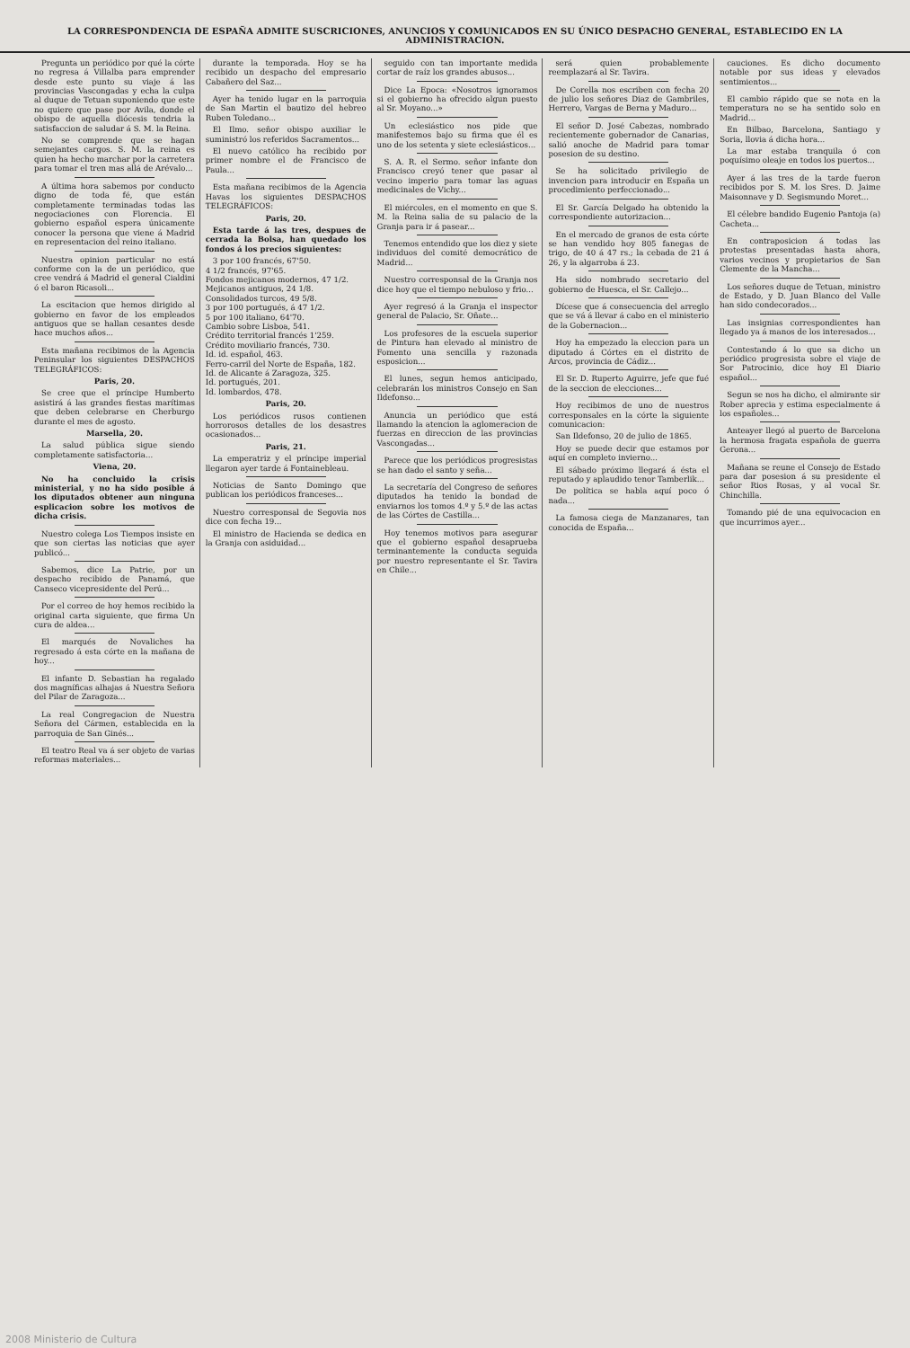LA CORRESPONDENCIA DE ESPAÑA ADMITE SUSCRICIONES, ANUNCIOS Y COMUNICADOS EN SU ÚNICO DESPACHO GENERAL, ESTABLECIDO EN LA ADMINISTRACION.
Pregunta un periódico por qué la córte no regresa á Villalba para emprender desde este punto su viaje á las provincias Vascongadas y echa la culpa al duque de Tetuan suponiendo que este no quiere que pase por Avila, donde el obispo de aquella diócesis tendria la satisfaccion de saludar á S. M. la Reina.
No se comprende que se hagan semejantes cargos. S. M. la reina es quien ha hecho marchar por la carretera para tomar el tren mas allá de Arévalo...
A última hora sabemos por conducto digno de toda fé, que están completamente terminadas todas las negociaciones con Florencia. El gobierno español espera únicamente conocer la persona que viene á Madrid en representacion del reino italiano.
Nuestra opinion particular no está conforme con la de un periódico, que cree vendrá á Madrid el general Cialdini ó el baron Ricasoli...
La escitacion que hemos dirigido al gobierno en favor de los empleados antiguos que se hallan cesantes desde hace muchos años...
Esta mañana recibimos de la Agencia Peninsular los siguientes DESPACHOS TELEGRÁFICOS:
Paris, 20.
Se cree que el príncipe Humberto asistirá á las grandes fiestas marítimas que deben celebrarse en Cherburgo durante el mes de agosto.
Marsella, 20.
La salud pública sigue siendo completamente satisfactoria...
Viena, 20.
No ha concluido la crisis ministerial, y no ha sido posible á los diputados obtener aun ninguna esplicacion sobre los motivos de dicha crisis.
Nuestro colega Los Tiempos insiste en que son ciertas las noticias que ayer publicó...
Sabemos, dice La Patrie, por un despacho recibido de Panamá, que Canseco vicepresidente del Perú...
Por el correo de hoy hemos recibido la original carta siguiente, que firma Un cura de aldea...
El marqués de Novaliches ha regresado á esta córte en la mañana de hoy...
El infante D. Sebastian ha regalado dos magníficas alhajas á Nuestra Señora del Pilar de Zaragoza...
La real Congregacion de Nuestra Señora del Cármen, establecida en la parroquia de San Ginés...
El teatro Real va á ser objeto de varias reformas materiales...
durante la temporada. Hoy se ha recibido un despacho del empresario Cabañero del Saz...
Ayer ha tenido lugar en la parroquia de San Martin el bautizo del hebreo Ruben Toledano...
El Ilmo. señor obispo auxiliar le suministró los referidos Sacramentos...
El nuevo católico ha recibido por primer nombre el de Francisco de Paula...
Esta mañana recibimos de la Agencia Havas los siguientes DESPACHOS TELEGRÁFICOS:
Paris, 20.
Esta tarde á las tres, despues de cerrada la Bolsa, han quedado los fondos á los precios siguientes:
3 por 100 francés, 67'50.
4 1/2 francés, 97'65.
Fondos mejicanos modernos, 47 1/2.
Mejicanos antiguos, 24 1/8.
Consolidados turcos, 49 5/8.
3 por 100 portugués, á 47 1/2.
5 por 100 italiano, 64'70.
Cambio sobre Lisboa, 541.
Crédito territorial francés 1'259.
Crédito moviliario francés, 730.
Id. id. español, 463.
Ferro-carril del Norte de España, 182.
Id. de Alicante á Zaragoza, 325.
Id. portugués, 201.
Id. lombardos, 478.
Paris, 20.
Los periódicos rusos contienen horrorosos detalles de los desastres ocasionados...
Paris, 21.
La emperatriz y el príncipe imperial llegaron ayer tarde á Fontainebleau.
Noticias de Santo Domingo que publican los periódicos franceses...
Nuestro corresponsal de Segovia nos dice con fecha 19...
El ministro de Hacienda se dedica en la Granja con asiduidad...
seguido con tan importante medida cortar de raíz los grandes abusos...
Dice La Epoca: «Nosotros ignoramos si el gobierno ha ofrecido algun puesto al Sr. Moyano...»
Un eclesiástico nos pide que manifestemos bajo su firma que él es uno de los setenta y siete eclesiásticos...
S. A. R. el Sermo. señor infante don Francisco creyó tener que pasar al vecino imperio para tomar las aguas medicinales de Vichy...
El miércoles, en el momento en que S. M. la Reina salia de su palacio de la Granja para ir á pasear...
Tenemos entendido que los diez y siete individuos del comité democrático de Madrid...
Nuestro corresponsal de la Granja nos dice hoy que el tiempo nebuloso y frio...
Ayer regresó á la Granja el inspector general de Palacio, Sr. Oñate...
Los profesores de la escuela superior de Pintura han elevado al ministro de Fomento una sencilla y razonada esposicion...
El lunes, segun hemos anticipado, celebrarán los ministros Consejo en San Ildefonso...
Anuncia un periódico que está llamando la atencion la aglomeracion de fuerzas en direccion de las provincias Vascongadas...
Parece que los periódicos progresistas se han dado el santo y seña...
La secretaría del Congreso de señores diputados ha tenido la bondad de enviarnos los tomos 4.º y 5.º de las actas de las Córtes de Castilla...
Hoy tenemos motivos para asegurar que el gobierno español desaprueba terminantemente la conducta seguida por nuestro representante el Sr. Tavira en Chile...
será quien probablemente reemplazará al Sr. Tavira.
De Corella nos escriben con fecha 20 de julio los señores Diaz de Gambriles, Herrero, Vargas de Berna y Maduro...
El señor D. José Cabezas, nombrado recientemente gobernador de Canarias, salió anoche de Madrid para tomar posesion de su destino.
Se ha solicitado privilegio de invencion para introducir en España un procedimiento perfeccionado...
El Sr. García Delgado ha obtenido la correspondiente autorizacion...
En el mercado de granos de esta córte se han vendido hoy 805 fanegas de trigo, de 40 á 47 rs.; la cebada de 21 á 26, y la algarroba á 23.
Ha sido nombrado secretario del gobierno de Huesca, el Sr. Callejo...
Dícese que á consecuencia del arreglo que se vá á llevar á cabo en el ministerio de la Gobernacion...
Hoy ha empezado la eleccion para un diputado á Córtes en el distrito de Arcos, provincia de Cádiz...
El Sr. D. Ruperto Aguirre, jefe que fué de la seccion de elecciones...
Hoy recibimos de uno de nuestros corresponsales en la córte la siguiente comunicacion:
San Ildefonso, 20 de julio de 1865.
Hoy se puede decir que estamos por aquí en completo invierno...
El sábado próximo llegará á ésta el reputado y aplaudido tenor Tamberlik...
De política se habla aquí poco ó nada...
La famosa ciega de Manzanares, tan conocida de España...
cauciones. Es dicho documento notable por sus ideas y elevados sentimientos...
El cambio rápido que se nota en la temperatura no se ha sentido solo en Madrid...
En Bilbao, Barcelona, Santiago y Soria, llovia á dicha hora...
La mar estaba tranquila ó con poquísimo oleaje en todos los puertos...
Ayer á las tres de la tarde fueron recibidos por S. M. los Sres. D. Jaime Maisonnave y D. Segismundo Moret...
El célebre bandido Eugenio Pantoja (a) Cacheta...
En contraposicion á todas las protestas presentadas hasta ahora, varios vecinos y propietarios de San Clemente de la Mancha...
Los señores duque de Tetuan, ministro de Estado, y D. Juan Blanco del Valle han sido condecorados...
Las insignias correspondientes han llegado ya á manos de los interesados...
Contestando á lo que sa dicho un periódico progresista sobre el viaje de Sor Patrocinio, dice hoy El Diario español...
Segun se nos ha dicho, el almirante sir Rober aprecia y estima especialmente á los españoles...
Anteayer llegó al puerto de Barcelona la hermosa fragata española de guerra Gerona...
Mañana se reune el Consejo de Estado para dar posesion á su presidente el señor Rios Rosas, y al vocal Sr. Chinchilla.
Tomando pié de una equivocacion en que incurrimos ayer...
2008 Ministerio de Cultura